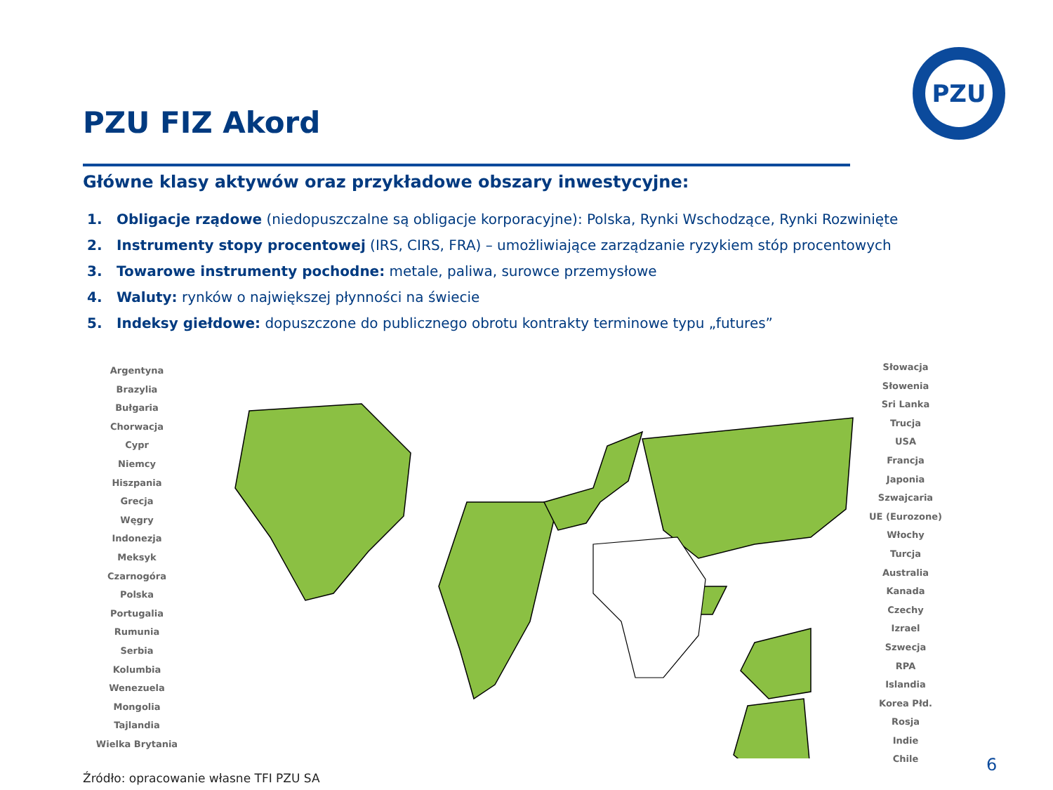PZU
PZU FIZ Akord
Główne klasy aktywów oraz przykładowe obszary inwestycyjne:
1. Obligacje rządowe (niedopuszczalne są obligacje korporacyjne): Polska, Rynki Wschodzące, Rynki Rozwinięte
2. Instrumenty stopy procentowej (IRS, CIRS, FRA) – umożliwiające zarządzanie ryzykiem stóp procentowych
3. Towarowe instrumenty pochodne: metale, paliwa, surowce przemysłowe
4. Waluty: rynków o największej płynności na świecie
5. Indeksy giełdowe: dopuszczone do publicznego obrotu kontrakty terminowe typu „futures”
Argentyna
Brazylia
Bułgaria
Chorwacja
Cypr
Niemcy
Hiszpania
Grecja
Węgry
Indonezja
Meksyk
Czarnogóra
Polska
Portugalia
Rumunia
Serbia
Kolumbia
Wenezuela
Mongolia
Tajlandia
Wielka Brytania
Słowacja
Słowenia
Sri Lanka
Trucja
USA
Francja
Japonia
Szwajcaria
UE (Eurozone)
Włochy
Turcja
Australia
Kanada
Czechy
Izrael
Szwecja
RPA
Islandia
Korea Płd.
Rosja
Indie
Chile
Źródło: opracowanie własne TFI PZU SA
6